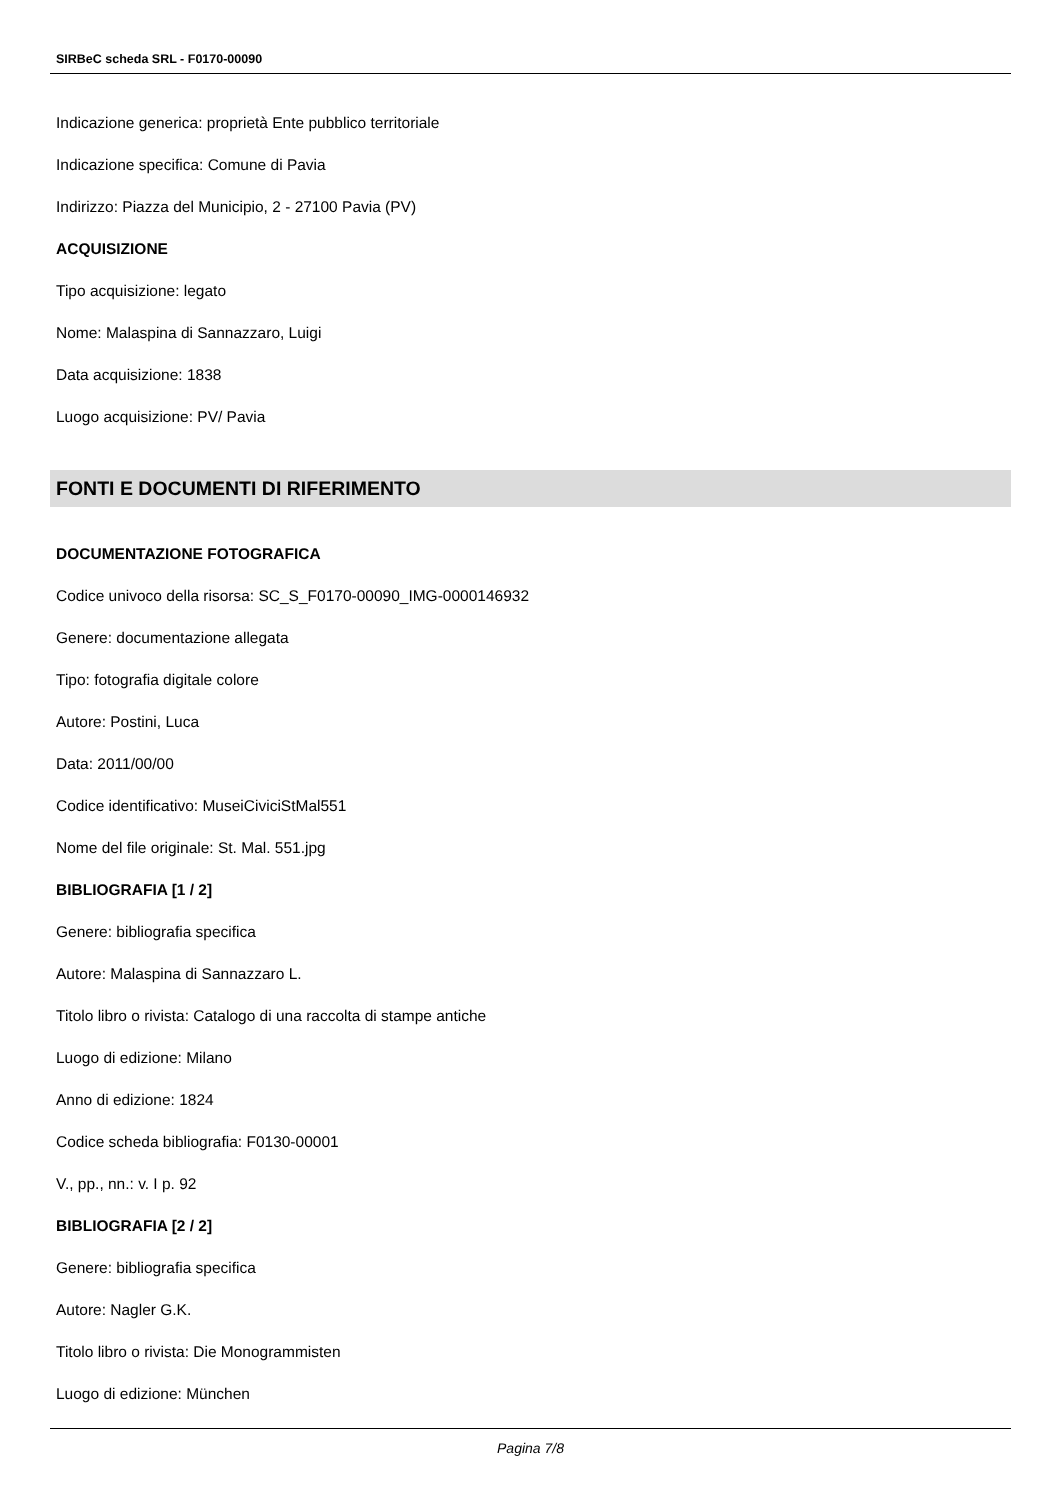SIRBeC scheda SRL - F0170-00090
Indicazione generica: proprietà Ente pubblico territoriale
Indicazione specifica: Comune di Pavia
Indirizzo: Piazza del Municipio, 2 - 27100 Pavia (PV)
ACQUISIZIONE
Tipo acquisizione: legato
Nome: Malaspina di Sannazzaro, Luigi
Data acquisizione: 1838
Luogo acquisizione: PV/ Pavia
FONTI E DOCUMENTI DI RIFERIMENTO
DOCUMENTAZIONE FOTOGRAFICA
Codice univoco della risorsa: SC_S_F0170-00090_IMG-0000146932
Genere: documentazione allegata
Tipo: fotografia digitale colore
Autore: Postini, Luca
Data: 2011/00/00
Codice identificativo: MuseiCiviciStMal551
Nome del file originale: St. Mal. 551.jpg
BIBLIOGRAFIA [1 / 2]
Genere: bibliografia specifica
Autore: Malaspina di Sannazzaro L.
Titolo libro o rivista: Catalogo di una raccolta di stampe antiche
Luogo di edizione: Milano
Anno di edizione: 1824
Codice scheda bibliografia: F0130-00001
V., pp., nn.: v. I p. 92
BIBLIOGRAFIA [2 / 2]
Genere: bibliografia specifica
Autore: Nagler G.K.
Titolo libro o rivista: Die Monogrammisten
Luogo di edizione: München
Pagina 7/8